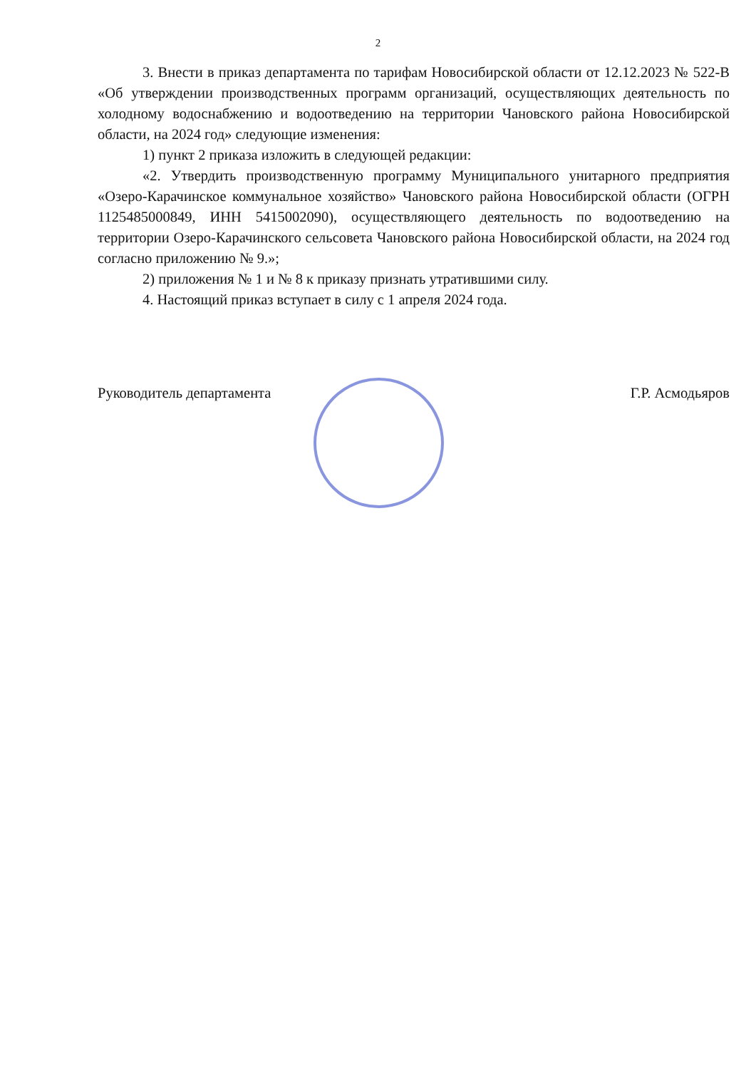2
3. Внести в приказ департамента по тарифам Новосибирской области от 12.12.2023 № 522-В «Об утверждении производственных программ организаций, осуществляющих деятельность по холодному водоснабжению и водоотведению на территории Чановского района Новосибирской области, на 2024 год» следующие изменения:
1) пункт 2 приказа изложить в следующей редакции:
«2. Утвердить производственную программу Муниципального унитарного предприятия «Озеро-Карачинское коммунальное хозяйство» Чановского района Новосибирской области (ОГРН 1125485000849, ИНН 5415002090), осуществляющего деятельность по водоотведению на территории Озеро-Карачинского сельсовета Чановского района Новосибирской области, на 2024 год согласно приложению № 9.»;
2) приложения № 1 и № 8 к приказу признать утратившими силу.
4. Настоящий приказ вступает в силу с 1 апреля 2024 года.
Руководитель департамента Г.Р. Асмодьяров